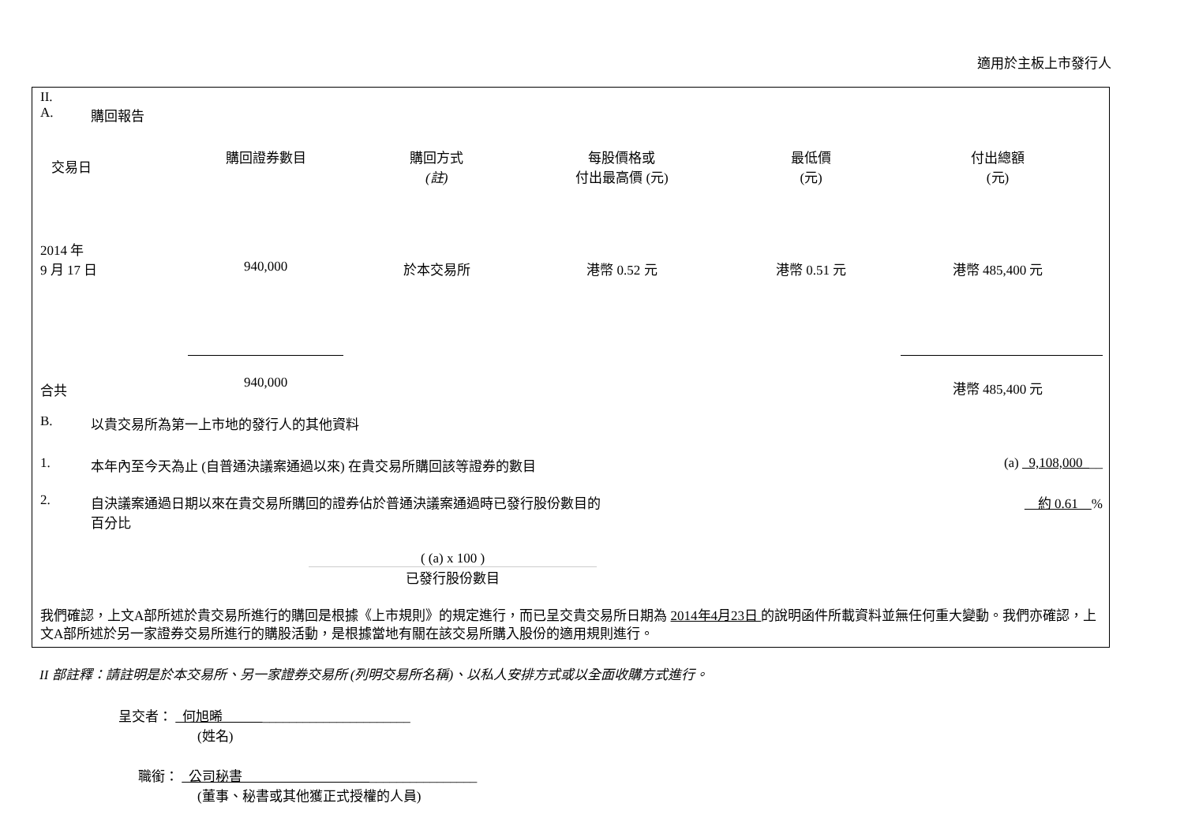適用於主板上市發行人
II.
A. 購回報告
| 交易日 | 購回證券數目 | 購回方式 (註) | 每股價格或 付出最高價 (元) | 最低價 (元) | 付出總額 (元) |
| 2014 年 9 月 17 日 | 940,000 | 於本交易所 | 港幣 0.52 元 | 港幣 0.51 元 | 港幣 485,400 元 |
| 合共 | 940,000 | | | | 港幣 485,400 元 |
B. 以貴交易所為第一上市地的發行人的其他資料
1. 本年內至今天為止 (自普通決議案通過以來) 在貴交易所購回該等證券的數目 (a) 9,108,000 __
2. 自決議案通過日期以來在貴交易所購回的證券佔於普通決議案通過時已發行股份數目的
百分比 約 0.61 %
( (a) x 100 )
已發行股份數目
我們確認，上文A部所述於貴交易所進行的購回是根據《上市規則》的規定進行，而已呈交貴交易所日期為 2014年4月23日 的說明函件所載資料並無任何重大變動。我們亦確認，上文A部所述於另一家證券交易所進行的購股活動，是根據當地有關在該交易所購入股份的適用規則進行。
II 部註釋：請註明是於本交易所、另一家證券交易所 (列明交易所名稱)、以私人安排方式或以全面收購方式進行。
呈交者： 何旭晞 ______________________
(姓名)
職銜： 公司秘書 ________________
(董事、秘書或其他獲正式授權的人員)